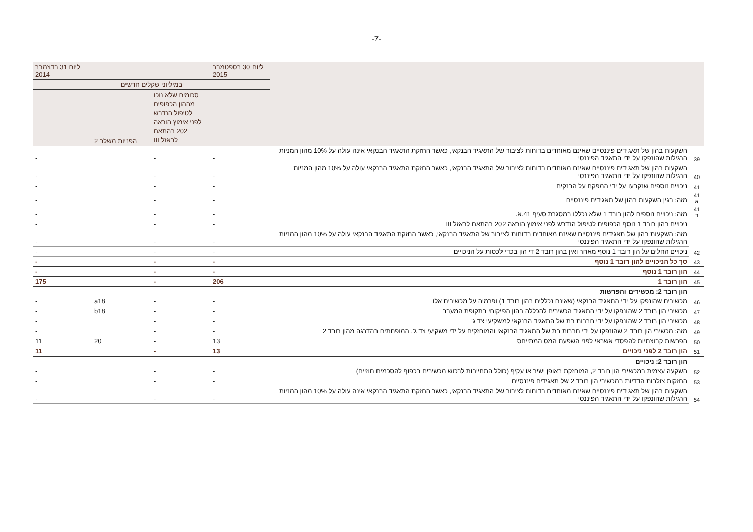-7-
| | | ליום 30 בספטמבר 2015 | | | ליום 31 בדצמבר 2014 |
| --- | --- | --- | --- | --- | --- |
| | | במיליוני שקלים חדשים | | | |
| | | | סכומים שלא נוכו מההון הכפופים לטיפול הנדרש לפני אימוץ הוראה 202 בהתאם לבאזל III | הפניות משלב 2 | |
| 39 | השקעות בהון של תאגידים פיננסיים שאינם מאוחדים בדוחות לציבור של התאגיד הבנקאי, כאשר החזקת התאגיד הבנקאי אינה עולה על 10% מהון המניות הרגילות שהונפקו על ידי התאגיד הפיננסי | - | - | | - |
| 40 | השקעות בהון של תאגידים פיננסיים שאינם מאוחדים בדוחות לציבור של התאגיד הבנקאי, כאשר החזקת התאגיד הבנקאי עולה על 10% מהון המניות הרגילות שהונפקו על ידי התאגיד הפיננסי | - | - | | - |
| 41 | ניכויים נוספים שנקבעו על ידי המפקח על הבנקים | - | - | | - |
| 41 א | מזה: בגין השקעות בהון של תאגידים פיננסיים | - | - | | - |
| 41 ב | מזה: ניכויים נוספים להון רובד 1 שלא נכללו במסגרת סעיף 41.א. | - | - | | - |
| | ניכויים בהון רובד 1 נוסף הכפופים לטיפול הנדרש לפני אימוץ הוראה 202 בהתאם לבאזל III | - | - | | - |
| | מזה: השקעות בהון של תאגידים פיננסיים שאינם מאוחדים בדוחות לציבור של התאגיד הבנקאי, כאשר החזקת התאגיד הבנקאי עולה על 10% מהון המניות הרגילות שהונפקו על ידי התאגיד הפיננסי | - | - | | - |
| 42 | ניכויים החלים על הון רובד 1 נוסף מאחר ואין בהון רובד 2 די הון בכדי לכסות על הניכויים | - | - | | - |
| 43 | סך כל הניכויים להון רובד 1 נוסף | - | - | | - |
| 44 | הון רובד 1 נוסף | - | - | | - |
| 45 | הון רובד 1 | 206 | - | | 175 |
| | הון רובד 2: מכשירים והפרשות | | | | |
| 46 | מכשירים שהונפקו על ידי התאגיד הבנקאי (שאינם נכללים בהון רובד 1) ופרמיה על מכשירים אלו | - | - | a18 | - |
| 47 | מכשירי הון רובד 2 שהונפקו על ידי התאגיד הכשירים להכללה בהון הפיקוחי בתקופת המעבר | - | - | b18 | - |
| 48 | מכשירי הון רובד 2 שהונפקו על ידי חברות בת של התאגיד הבנקאי למשקיעי צד ג' | - | - | | - |
| 49 | מזה: מכשירי הון רובד 2 שהונפקו על ידי חברות בת של התאגיד הבנקאי והמוחזקים על ידי משקיעי צד ג', המופחתים בהדרגה מהון רובד 2 | - | - | | - |
| 50 | הפרשות קבוצתיות להפסדי אשראי לפני השפעת המס המתייחס | 13 | - | 20 | 11 |
| 51 | הון רובד 2 לפני ניכויים | 13 | - | | 11 |
| | הון רובד 2: ניכויים | | | | |
| 52 | השקעה עצמית במכשירי הון רובד 2, המוחזקת באופן ישיר או עקיף (כולל התחייבות לרכוש מכשירים בכפוף להסכמים חוזיים) | - | - | | - |
| 53 | החזקות צולבות הדדיות במכשירי הון רובד 2 של תאגידים פיננסיים | - | - | | - |
| 54 | השקעות בהון של תאגידים פיננסיים שאינם מאוחדים בדוחות לציבור של התאגיד הבנקאי, כאשר החזקת התאגיד הבנקאי אינה עולה על 10% מהון המניות הרגילות שהונפקו על ידי התאגיד הפיננסי | - | - | | - |